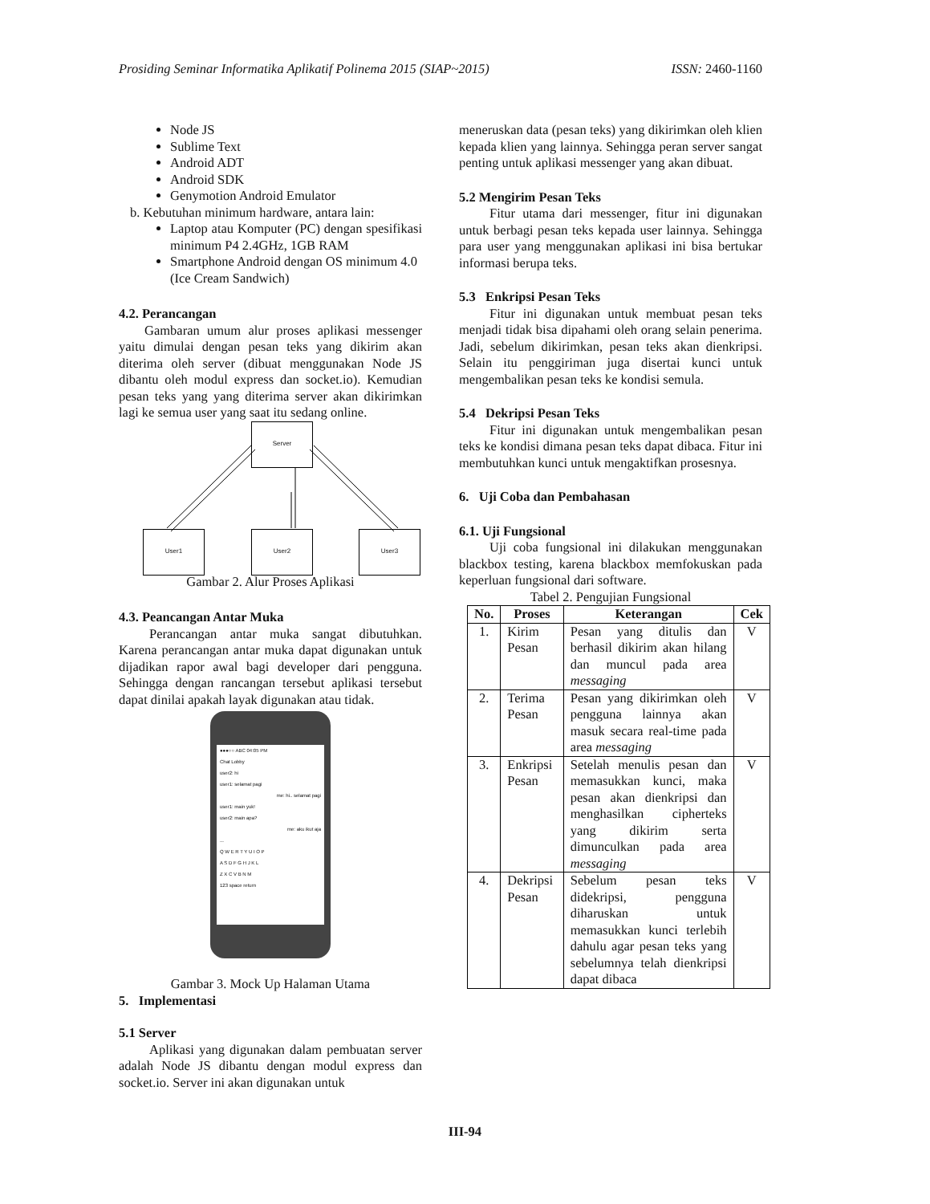Prosiding Seminar Informatika Aplikatif Polinema 2015 (SIAP~2015) ISSN: 2460-1160
Node JS
Sublime Text
Android ADT
Android SDK
Genymotion Android Emulator
b. Kebutuhan minimum hardware, antara lain:
Laptop atau Komputer (PC) dengan spesifikasi minimum P4 2.4GHz, 1GB RAM
Smartphone Android dengan OS minimum 4.0 (Ice Cream Sandwich)
4.2. Perancangan
Gambaran umum alur proses aplikasi messenger yaitu dimulai dengan pesan teks yang dikirim akan diterima oleh server (dibuat menggunakan Node JS dibantu oleh modul express dan socket.io). Kemudian pesan teks yang yang diterima server akan dikirimkan lagi ke semua user yang saat itu sedang online.
Server
User1 User2 User3
Gambar 2. Alur Proses Aplikasi
4.3. Peancangan Antar Muka
Perancangan antar muka sangat dibutuhkan. Karena perancangan antar muka dapat digunakan untuk dijadikan rapor awal bagi developer dari pengguna. Sehingga dengan rancangan tersebut aplikasi tersebut dapat dinilai apakah layak digunakan atau tidak.
●●●○○ ABC 04:05 PM
Chat Lobby
user2: hi
user1: selamat pagi
me: hi.. selamat pagi
user1: main yuk!
user2: main apa?
me: aku ikut aja
...
Q W E R T Y U I O P
A S D F G H J K L
Z X C V B N M
123 space return
Gambar 3. Mock Up Halaman Utama
5. Implementasi
5.1 Server
Aplikasi yang digunakan dalam pembuatan server adalah Node JS dibantu dengan modul express dan socket.io. Server ini akan digunakan untuk
meneruskan data (pesan teks) yang dikirimkan oleh klien kepada klien yang lainnya. Sehingga peran server sangat penting untuk aplikasi messenger yang akan dibuat.
5.2 Mengirim Pesan Teks
Fitur utama dari messenger, fitur ini digunakan untuk berbagi pesan teks kepada user lainnya. Sehingga para user yang menggunakan aplikasi ini bisa bertukar informasi berupa teks.
5.3 Enkripsi Pesan Teks
Fitur ini digunakan untuk membuat pesan teks menjadi tidak bisa dipahami oleh orang selain penerima. Jadi, sebelum dikirimkan, pesan teks akan dienkripsi. Selain itu penggiriman juga disertai kunci untuk mengembalikan pesan teks ke kondisi semula.
5.4 Dekripsi Pesan Teks
Fitur ini digunakan untuk mengembalikan pesan teks ke kondisi dimana pesan teks dapat dibaca. Fitur ini membutuhkan kunci untuk mengaktifkan prosesnya.
6. Uji Coba dan Pembahasan
6.1. Uji Fungsional
Uji coba fungsional ini dilakukan menggunakan blackbox testing, karena blackbox memfokuskan pada keperluan fungsional dari software.
Tabel 2. Pengujian Fungsional
| No. | Proses | Keterangan | Cek |
| --- | --- | --- | --- |
| 1. | Kirim Pesan | Pesan yang ditulis dan berhasil dikirim akan hilang dan muncul pada area messaging | V |
| 2. | Terima Pesan | Pesan yang dikirimkan oleh pengguna lainnya akan masuk secara real-time pada area messaging | V |
| 3. | Enkripsi Pesan | Setelah menulis pesan dan memasukkan kunci, maka pesan akan dienkripsi dan menghasilkan cipherteks yang dikirim serta dimunculkan pada area messaging | V |
| 4. | Dekripsi Pesan | Sebelum pesan teks didekripsi, pengguna diharuskan untuk memasukkan kunci terlebih dahulu agar pesan teks yang sebelumnya telah dienkripsi dapat dibaca | V |
III-94